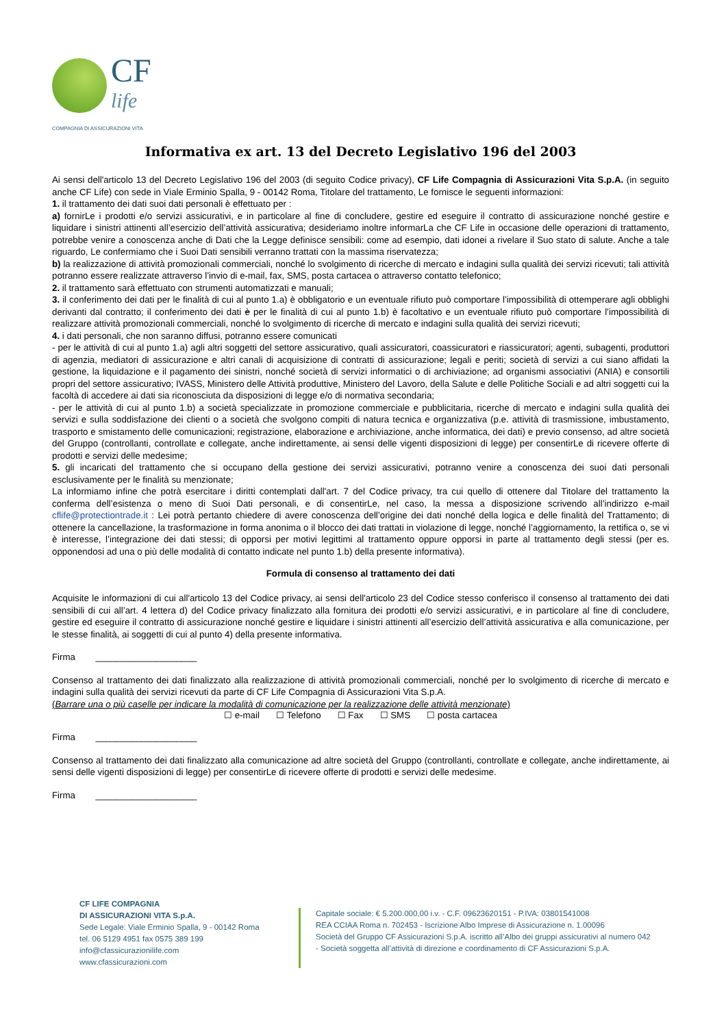CF
life
COMPAGNIA DI ASSICURAZIONI VITA
Informativa ex art. 13 del Decreto Legislativo 196 del 2003
Ai sensi dell'articolo 13 del Decreto Legislativo 196 del 2003 (di seguito Codice privacy), CF Life Compagnia di Assicurazioni Vita S.p.A. (in seguito anche CF Life) con sede in Viale Erminio Spalla, 9 - 00142 Roma, Titolare del trattamento, Le fornisce le seguenti informazioni:
1. il trattamento dei dati suoi dati personali è effettuato per :
a) fornirLe i prodotti e/o servizi assicurativi, e in particolare al fine di concludere, gestire ed eseguire il contratto di assicurazione nonché gestire e liquidare i sinistri attinenti all’esercizio dell’attività assicurativa; desideriamo inoltre informarLa che CF Life in occasione delle operazioni di trattamento, potrebbe venire a conoscenza anche di Dati che la Legge definisce sensibili: come ad esempio, dati idonei a rivelare il Suo stato di salute. Anche a tale riguardo, Le confermiamo che i Suoi Dati sensibili verranno trattati con la massima riservatezza;
b) la realizzazione di attività promozionali commerciali, nonché lo svolgimento di ricerche di mercato e indagini sulla qualità dei servizi ricevuti; tali attività potranno essere realizzate attraverso l’invio di e-mail, fax, SMS, posta cartacea o attraverso contatto telefonico;
2. il trattamento sarà effettuato con strumenti automatizzati e manuali;
3. il conferimento dei dati per le finalità di cui al punto 1.a) è obbligatorio e un eventuale rifiuto può comportare l’impossibilità di ottemperare agli obblighi derivanti dal contratto; il conferimento dei dati è per le finalità di cui al punto 1.b) è facoltativo e un eventuale rifiuto può comportare l’impossibilità di realizzare attività promozionali commerciali, nonché lo svolgimento di ricerche di mercato e indagini sulla qualità dei servizi ricevuti;
4. i dati personali, che non saranno diffusi, potranno essere comunicati
- per le attività di cui al punto 1.a) agli altri soggetti del settore assicurativo, quali assicuratori, coassicuratori e riassicuratori; agenti, subagenti, produttori di agenzia, mediatori di assicurazione e altri canali di acquisizione di contratti di assicurazione; legali e periti; società di servizi a cui siano affidati la gestione, la liquidazione e il pagamento dei sinistri, nonché società di servizi informatici o di archiviazione; ad organismi associativi (ANIA) e consortili propri del settore assicurativo; IVASS, Ministero delle Attività produttive, Ministero del Lavoro, della Salute e delle Politiche Sociali e ad altri soggetti cui la facoltà di accedere ai dati sia riconosciuta da disposizioni di legge e/o di normativa secondaria;
- per le attività di cui al punto 1.b) a società specializzate in promozione commerciale e pubblicitaria, ricerche di mercato e indagini sulla qualità dei servizi e sulla soddisfazione dei clienti o a società che svolgono compiti di natura tecnica e organizzativa (p.e. attività di trasmissione, imbustamento, trasporto e smistamento delle comunicazioni; registrazione, elaborazione e archiviazione, anche informatica, dei dati) e previo consenso, ad altre società del Gruppo (controllanti, controllate e collegate, anche indirettamente, ai sensi delle vigenti disposizioni di legge) per consentirLe di ricevere offerte di prodotti e servizi delle medesime;
5. gli incaricati del trattamento che si occupano della gestione dei servizi assicurativi, potranno venire a conoscenza dei suoi dati personali esclusivamente per le finalità su menzionate;
La informiamo infine che potrà esercitare i diritti contemplati dall'art. 7 del Codice privacy, tra cui quello di ottenere dal Titolare del trattamento la conferma dell’esistenza o meno di Suoi Dati personali, e di consentirLe, nel caso, la messa a disposizione scrivendo all’indirizzo e-mail cflife@protectiontrade.it : Lei potrà pertanto chiedere di avere conoscenza dell’origine dei dati nonché della logica e delle finalità del Trattamento; di ottenere la cancellazione, la trasformazione in forma anonima o il blocco dei dati trattati in violazione di legge, nonché l’aggiornamento, la rettifica o, se vi è interesse, l’integrazione dei dati stessi; di opporsi per motivi legittimi al trattamento oppure opporsi in parte al trattamento degli stessi (per es. opponendosi ad una o più delle modalità di contatto indicate nel punto 1.b) della presente informativa).
Formula di consenso al trattamento dei dati
Acquisite le informazioni di cui all'articolo 13 del Codice privacy, ai sensi dell'articolo 23 del Codice stesso conferisco il consenso al trattamento dei dati sensibili di cui all’art. 4 lettera d) del Codice privacy finalizzato alla fornitura dei prodotti e/o servizi assicurativi, e in particolare al fine di concludere, gestire ed eseguire il contratto di assicurazione nonché gestire e liquidare i sinistri attinenti all’esercizio dell’attività assicurativa e alla comunicazione, per le stesse finalità, ai soggetti di cui al punto 4) della presente informativa.
Firma ____________________
Consenso al trattamento dei dati finalizzato alla realizzazione di attività promozionali commerciali, nonché per lo svolgimento di ricerche di mercato e indagini sulla qualità dei servizi ricevuti da parte di CF Life Compagnia di Assicurazioni Vita S.p.A.
(Barrare una o più caselle per indicare la modalità di comunicazione per la realizzazione delle attività menzionate)
☐ e-mail ☐ Telefono ☐ Fax ☐ SMS ☐ posta cartacea
Firma ____________________
Consenso al trattamento dei dati finalizzato alla comunicazione ad altre società del Gruppo (controllanti, controllate e collegate, anche indirettamente, ai sensi delle vigenti disposizioni di legge) per consentirLe di ricevere offerte di prodotti e servizi delle medesime.
Firma ____________________
CF LIFE COMPAGNIA
DI ASSICURAZIONI VITA S.p.A.
Sede Legale: Viale Erminio Spalla, 9 - 00142 Roma
tel. 06 5129 4951 fax 0575 389 199
info@cfassicurazionilife.com
www.cfassicurazioni.com
Capitale sociale: € 5.200.000,00 i.v. - C.F. 09623620151 - P.IVA: 03801541008
REA CCIAA Roma n. 702453 - Iscrizione Albo Imprese di Assicurazione n. 1.00096
Società del Gruppo CF Assicurazioni S.p.A. iscritto all’Albo dei gruppi assicurativi al numero 042 - Società soggetta all’attività di direzione e coordinamento di CF Assicurazioni S.p.A.